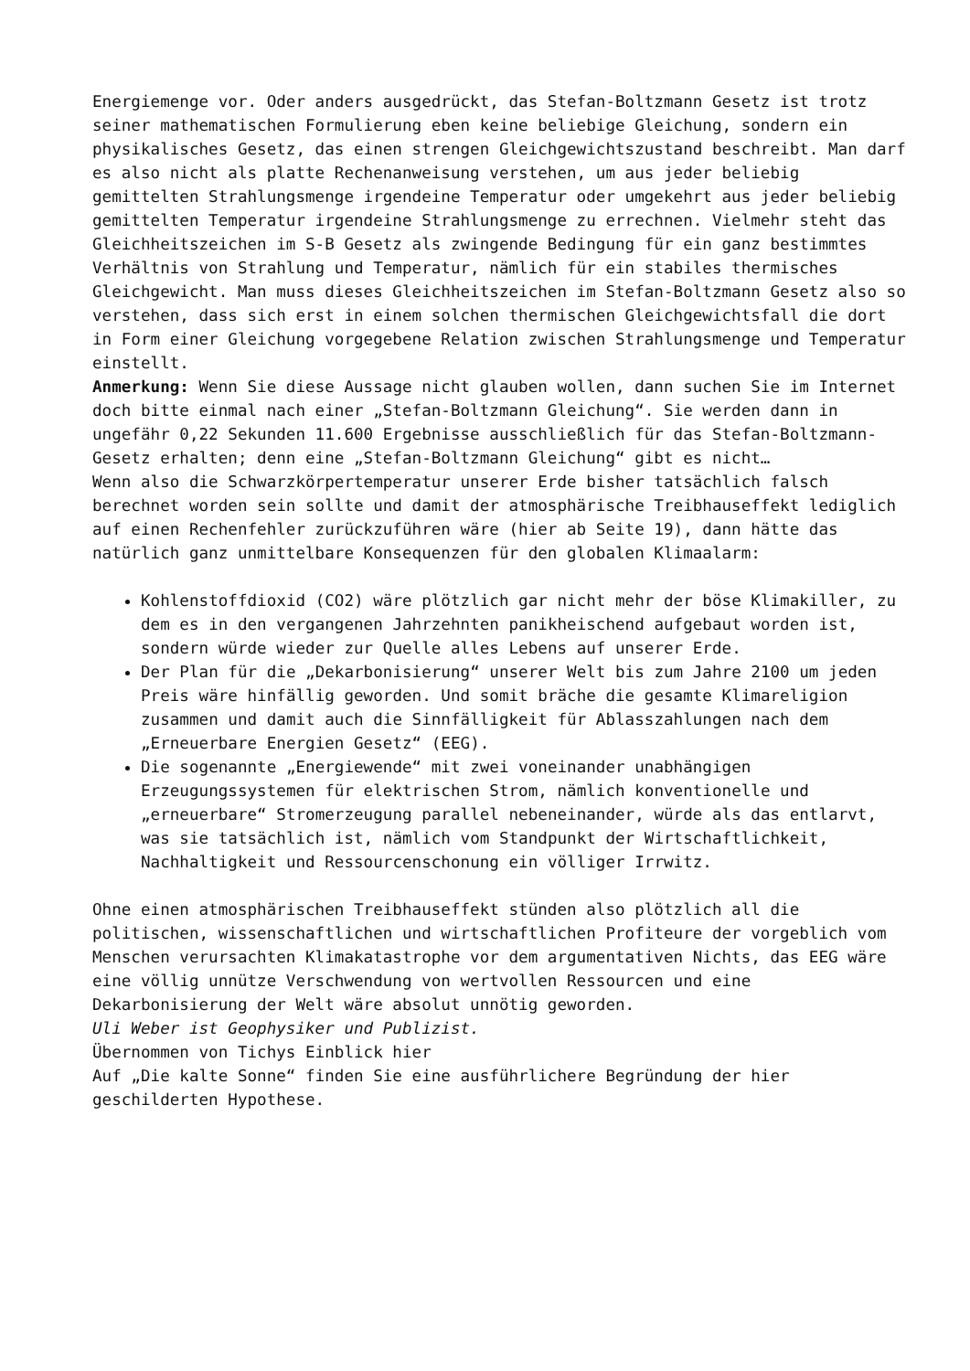Energiemenge vor. Oder anders ausgedrückt, das Stefan-Boltzmann Gesetz ist trotz seiner mathematischen Formulierung eben keine beliebige Gleichung, sondern ein physikalisches Gesetz, das einen strengen Gleichgewichtszustand beschreibt. Man darf es also nicht als platte Rechenanweisung verstehen, um aus jeder beliebig gemittelten Strahlungsmenge irgendeine Temperatur oder umgekehrt aus jeder beliebig gemittelten Temperatur irgendeine Strahlungsmenge zu errechnen. Vielmehr steht das Gleichheitszeichen im S-B Gesetz als zwingende Bedingung für ein ganz bestimmtes Verhältnis von Strahlung und Temperatur, nämlich für ein stabiles thermisches Gleichgewicht. Man muss dieses Gleichheitszeichen im Stefan-Boltzmann Gesetz also so verstehen, dass sich erst in einem solchen thermischen Gleichgewichtsfall die dort in Form einer Gleichung vorgegebene Relation zwischen Strahlungsmenge und Temperatur einstellt.
Anmerkung: Wenn Sie diese Aussage nicht glauben wollen, dann suchen Sie im Internet doch bitte einmal nach einer „Stefan-Boltzmann Gleichung“. Sie werden dann in ungefähr 0,22 Sekunden 11.600 Ergebnisse ausschließlich für das Stefan-Boltzmann-Gesetz erhalten; denn eine „Stefan-Boltzmann Gleichung“ gibt es nicht…
Wenn also die Schwarzkörpertemperatur unserer Erde bisher tatsächlich falsch berechnet worden sein sollte und damit der atmosphärische Treibhauseffekt lediglich auf einen Rechenfehler zurückzuführen wäre (hier ab Seite 19), dann hätte das natürlich ganz unmittelbare Konsequenzen für den globalen Klimaalarm:
Kohlenstoffdioxid (CO2) wäre plötzlich gar nicht mehr der böse Klimakiller, zu dem es in den vergangenen Jahrzehnten panikheischend aufgebaut worden ist, sondern würde wieder zur Quelle alles Lebens auf unserer Erde.
Der Plan für die „Dekarbonisierung“ unserer Welt bis zum Jahre 2100 um jeden Preis wäre hinfällig geworden. Und somit bräche die gesamte Klimareligion zusammen und damit auch die Sinnfälligkeit für Ablasszahlungen nach dem „Erneuerbare Energien Gesetz“ (EEG).
Die sogenannte „Energiewende“ mit zwei voneinander unabhängigen Erzeugungssystemen für elektrischen Strom, nämlich konventionelle und „erneuerbare“ Stromerzeugung parallel nebeneinander, würde als das entlarvt, was sie tatsächlich ist, nämlich vom Standpunkt der Wirtschaftlichkeit, Nachhaltigkeit und Ressourcenschonung ein völliger Irrwitz.
Ohne einen atmosphärischen Treibhauseffekt stünden also plötzlich all die politischen, wissenschaftlichen und wirtschaftlichen Profiteure der vorgeblich vom Menschen verursachten Klimakatastrophe vor dem argumentativen Nichts, das EEG wäre eine völlig unnütze Verschwendung von wertvollen Ressourcen und eine Dekarbonisierung der Welt wäre absolut unnötig geworden.
Uli Weber ist Geophysiker und Publizist.
Übernommen von Tichys Einblick hier
Auf „Die kalte Sonne“ finden Sie eine ausführlichere Begründung der hier geschilderten Hypothese.